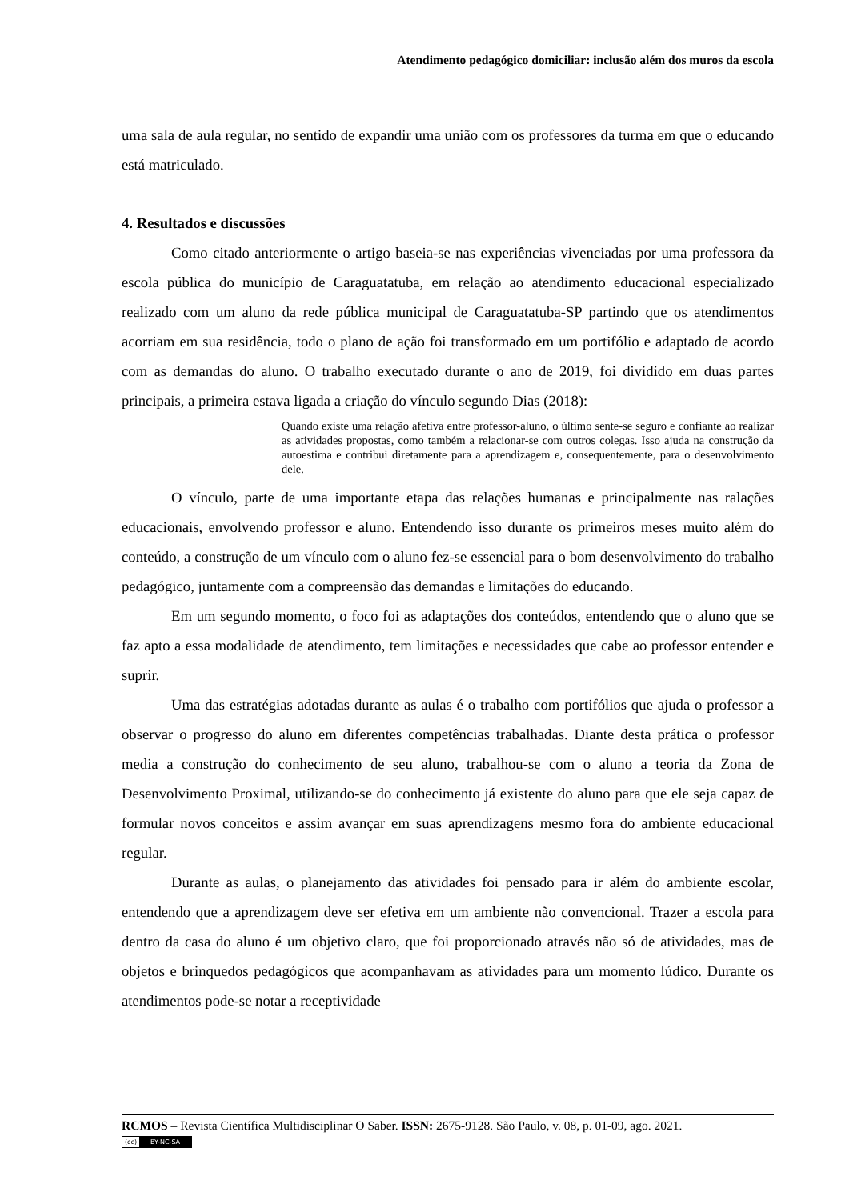Atendimento pedagógico domiciliar: inclusão além dos muros da escola
uma sala de aula regular, no sentido de expandir uma união com os professores da turma em que o educando está matriculado.
4. Resultados e discussões
Como citado anteriormente o artigo baseia-se nas experiências vivenciadas por uma professora da escola pública do município de Caraguatatuba, em relação ao atendimento educacional especializado realizado com um aluno da rede pública municipal de Caraguatatuba-SP partindo que os atendimentos acorriam em sua residência, todo o plano de ação foi transformado em um portifólio e adaptado de acordo com as demandas do aluno. O trabalho executado durante o ano de 2019, foi dividido em duas partes principais, a primeira estava ligada a criação do vínculo segundo Dias (2018):
Quando existe uma relação afetiva entre professor-aluno, o último sente-se seguro e confiante ao realizar as atividades propostas, como também a relacionar-se com outros colegas. Isso ajuda na construção da autoestima e contribui diretamente para a aprendizagem e, consequentemente, para o desenvolvimento dele.
O vínculo, parte de uma importante etapa das relações humanas e principalmente nas ralações educacionais, envolvendo professor e aluno. Entendendo isso durante os primeiros meses muito além do conteúdo, a construção de um vínculo com o aluno fez-se essencial para o bom desenvolvimento do trabalho pedagógico, juntamente com a compreensão das demandas e limitações do educando.
Em um segundo momento, o foco foi as adaptações dos conteúdos, entendendo que o aluno que se faz apto a essa modalidade de atendimento, tem limitações e necessidades que cabe ao professor entender e suprir.
Uma das estratégias adotadas durante as aulas é o trabalho com portifólios que ajuda o professor a observar o progresso do aluno em diferentes competências trabalhadas. Diante desta prática o professor media a construção do conhecimento de seu aluno, trabalhou-se com o aluno a teoria da Zona de Desenvolvimento Proximal, utilizando-se do conhecimento já existente do aluno para que ele seja capaz de formular novos conceitos e assim avançar em suas aprendizagens mesmo fora do ambiente educacional regular.
Durante as aulas, o planejamento das atividades foi pensado para ir além do ambiente escolar, entendendo que a aprendizagem deve ser efetiva em um ambiente não convencional. Trazer a escola para dentro da casa do aluno é um objetivo claro, que foi proporcionado através não só de atividades, mas de objetos e brinquedos pedagógicos que acompanhavam as atividades para um momento lúdico. Durante os atendimentos pode-se notar a receptividade
RCMOS – Revista Científica Multidisciplinar O Saber. ISSN: 2675-9128. São Paulo, v. 08, p. 01-09, ago. 2021.
(cc) BY-NC-SA